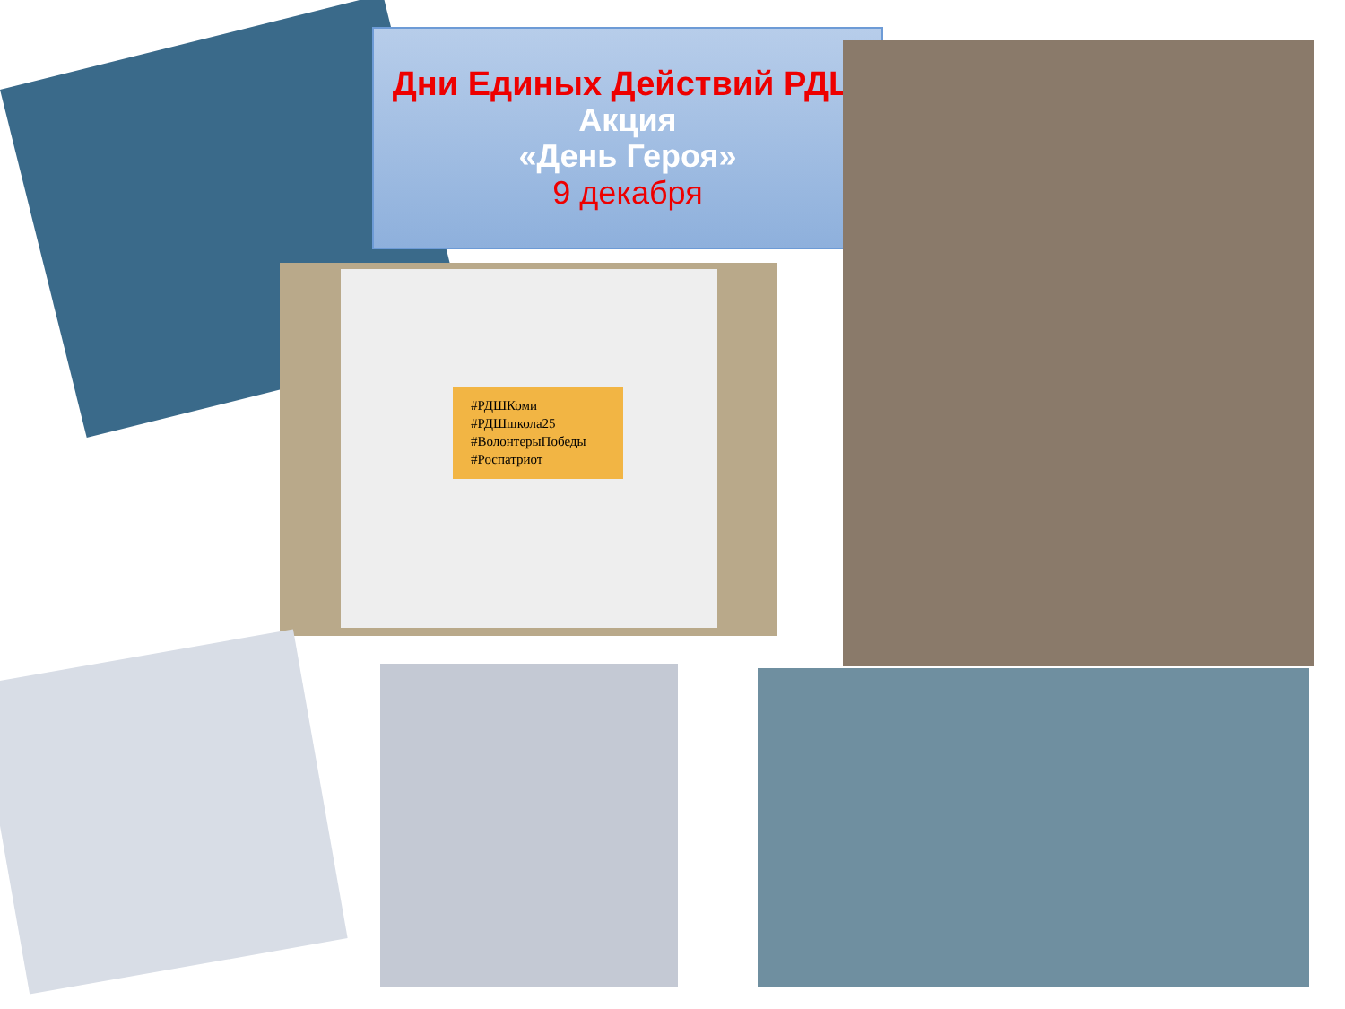Дни Единых Действий РДШ
Акция
«День Героя»
9 декабря
#РДШКоми
#РДШшкола25
#ВолонтерыПобеды
#Роспатриот